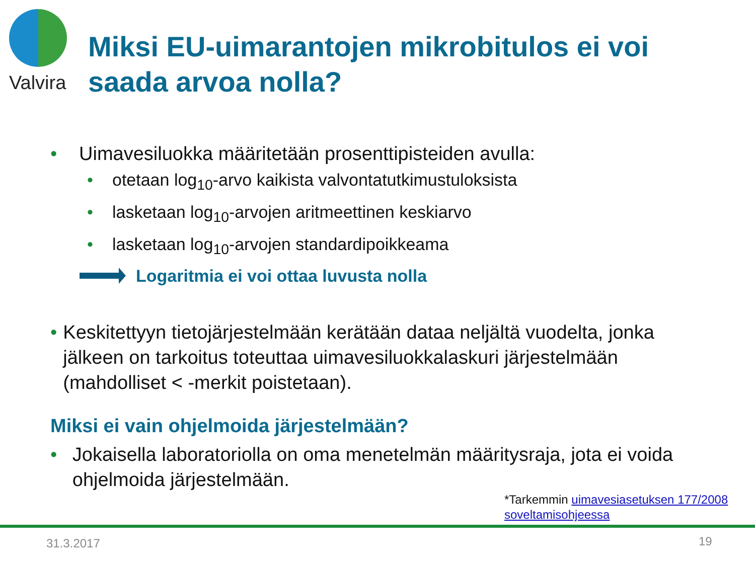Valvira
Miksi EU-uimarantojen mikrobitulos ei voi
saada arvoa nolla?
• Uimavesiluokka määritetään prosenttipisteiden avulla:
• otetaan log<sub>10</sub>-arvo kaikista valvontatutkimustuloksista
• lasketaan log<sub>10</sub>-arvojen aritmeettinen keskiarvo
• lasketaan log<sub>10</sub>-arvojen standardipoikkeama
Logaritmia ei voi ottaa luvusta nolla
• Keskitettyyn tietojärjestelmään kerätään dataa neljältä vuodelta, jonka jälkeen on tarkoitus toteuttaa uimavesiluokkalaskuri järjestelmään (mahdolliset < -merkit poistetaan).
Miksi ei vain ohjelmoida järjestelmään?
• Jokaisella laboratoriolla on oma menetelmän määritysraja, jota ei voida ohjelmoida järjestelmään.
*Tarkemmin uimavesiasetuksen 177/2008 soveltamisohjeessa
31.3.2017 19